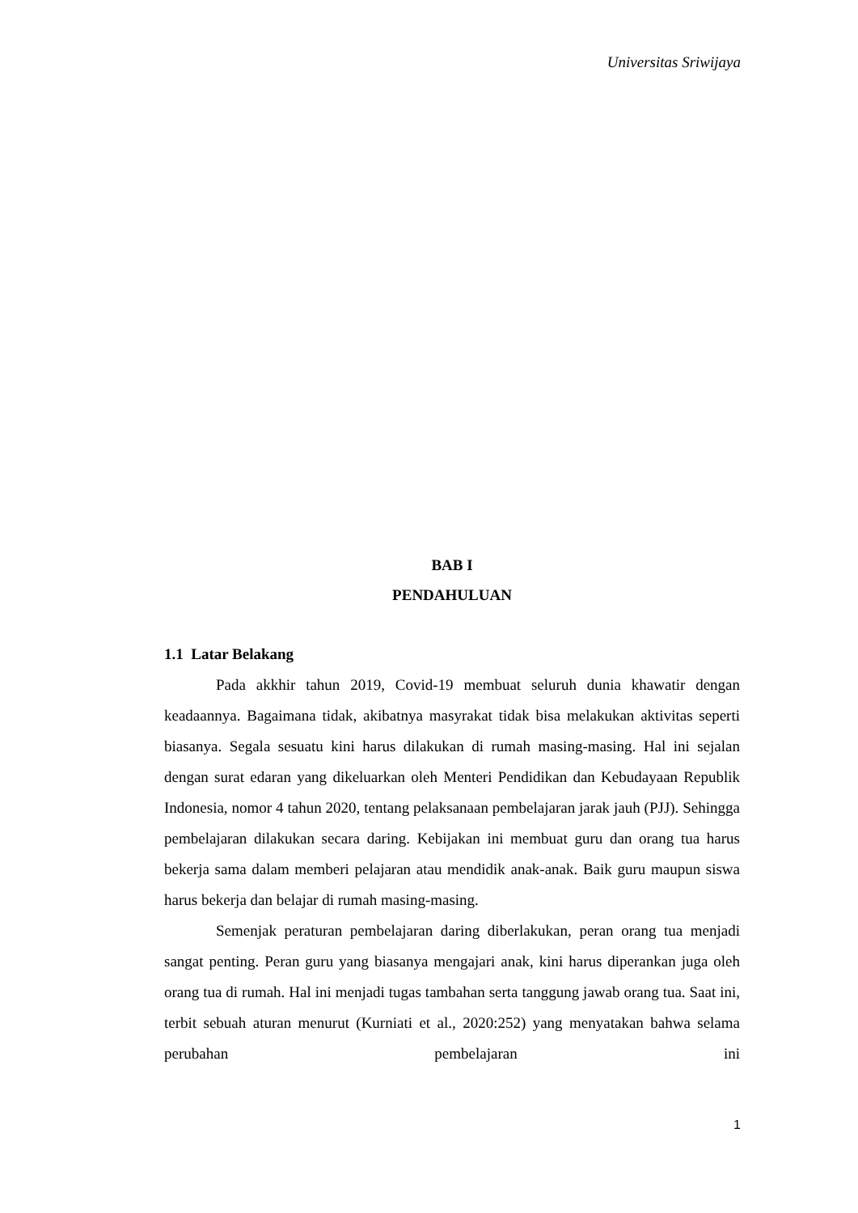Universitas Sriwijaya
BAB I
PENDAHULUAN
1.1 Latar Belakang
Pada akkhir tahun 2019, Covid-19 membuat seluruh dunia khawatir dengan keadaannya. Bagaimana tidak, akibatnya masyrakat tidak bisa melakukan aktivitas seperti biasanya. Segala sesuatu kini harus dilakukan di rumah masing-masing. Hal ini sejalan dengan surat edaran yang dikeluarkan oleh Menteri Pendidikan dan Kebudayaan Republik Indonesia, nomor 4 tahun 2020, tentang pelaksanaan pembelajaran jarak jauh (PJJ). Sehingga pembelajaran dilakukan secara daring. Kebijakan ini membuat guru dan orang tua harus bekerja sama dalam memberi pelajaran atau mendidik anak-anak. Baik guru maupun siswa harus bekerja dan belajar di rumah masing-masing.
Semenjak peraturan pembelajaran daring diberlakukan, peran orang tua menjadi sangat penting. Peran guru yang biasanya mengajari anak, kini harus diperankan juga oleh orang tua di rumah. Hal ini menjadi tugas tambahan serta tanggung jawab orang tua. Saat ini, terbit sebuah aturan menurut (Kurniati et al., 2020:252) yang menyatakan bahwa selama perubahan pembelajaran ini
1